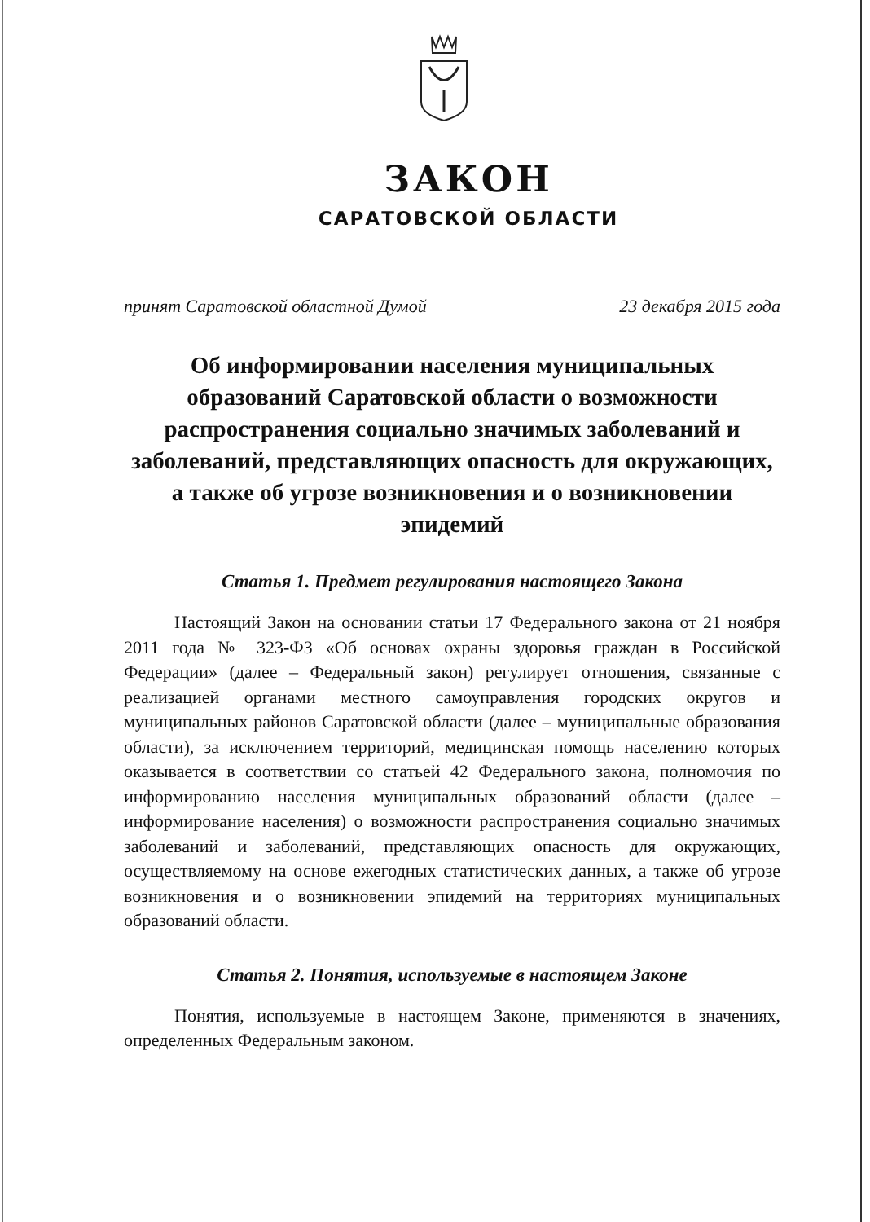ЗАКОН
САРАТОВСКОЙ ОБЛАСТИ
принят Саратовской областной Думой 23 декабря 2015 года
Об информировании населения муниципальных образований Саратовской области о возможности распространения социально значимых заболеваний и заболеваний, представляющих опасность для окружающих, а также об угрозе возникновения и о возникновении эпидемий
Статья 1. Предмет регулирования настоящего Закона
Настоящий Закон на основании статьи 17 Федерального закона от 21 ноября 2011 года № 323-ФЗ «Об основах охраны здоровья граждан в Российской Федерации» (далее – Федеральный закон) регулирует отношения, связанные с реализацией органами местного самоуправления городских округов и муниципальных районов Саратовской области (далее – муниципальные образования области), за исключением территорий, медицинская помощь населению которых оказывается в соответствии со статьей 42 Федерального закона, полномочия по информированию населения муниципальных образований области (далее – информирование населения) о возможности распространения социально значимых заболеваний и заболеваний, представляющих опасность для окружающих, осуществляемому на основе ежегодных статистических данных, а также об угрозе возникновения и о возникновении эпидемий на территориях муниципальных образований области.
Статья 2. Понятия, используемые в настоящем Законе
Понятия, используемые в настоящем Законе, применяются в значениях, определенных Федеральным законом.